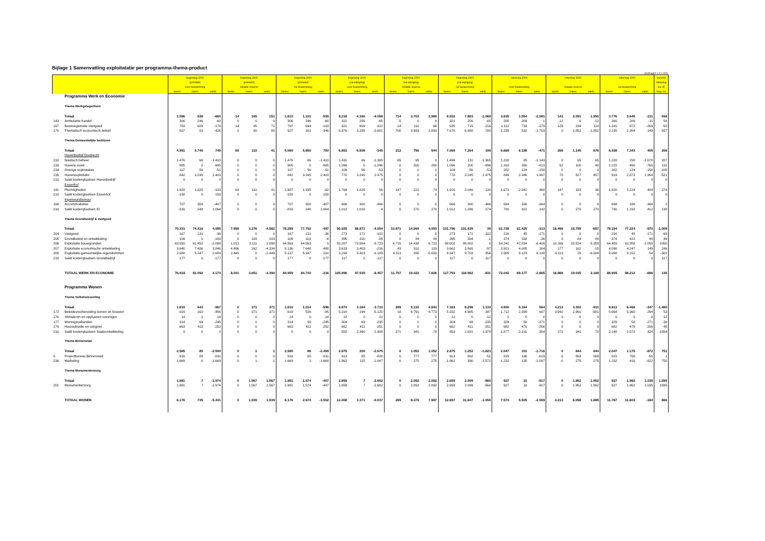Bijlage 1 Samenvatting exploitatatie per programma-thema-product
(bedragen x € 1.000)
| | | begroting 2005 | | | begroting 2005 | | | begroting 2005 | | | begroting 2005 | | | begroting 2005 | | | begroting 2005 | | | rekening 2005 | | | rekening 2005 | | | rekening 2005 | | | verschil |
| --- | --- | --- | --- | --- | --- | --- | --- | --- | --- | --- | --- | --- | --- | --- | --- | --- | --- | --- | --- | --- | --- | --- | --- | --- | --- | --- | --- | --- | --- |
| | | (primitief) | | | (primitief) | | | (primitief) | | | (na wijziging) | | | (na wijziging) | | | (na wijziging) | | | | | | | | | | | | rekening |
| | | voor bestemming | | | mutatie reserve | | | na bestemming | | | voor bestemming | | | mutatie reserve | | | na bestemming | | | voor bestemming | | | mutatie reserve | | | na bestemming | | | tov nb |
| | | lasten | baten | saldo | lasten | baten | saldo | lasten | baten | saldo | lasten | baten | saldo | lasten | baten | saldo | lasten | baten | saldo | lasten | baten | saldo | lasten | baten | saldo | lasten | baten | saldo | begr nw |
| | Programma Werk en Economie | | | | | | | | | | | | | | | | | | | | | | | | | | | | |
| | Thema Werkgelegenheid | | | | | | | | | | | | | | | | | | | | | | | | | | | | |
| | Totaal | 1.596 | 936 | -660 | 14 | 165 | 151 | 1.610 | 1.101 | -509 | 8.218 | 4.160 | -4.058 | 714 | 3.703 | 2.989 | 8.932 | 7.863 | -1.069 | 3.635 | 1.554 | -2.081 | 141 | 2.091 | 1.950 | 3.776 | 3.645 | -131 | 938 |
| 143 | Ambulante handel | 306 | 246 | -60 | 0 | 0 | 0 | 306 | 246 | -60 | 321 | 256 | -65 | 0 | 0 | 0 | 321 | 256 | -65 | 288 | 289 | 1 | 12 | 0 | -12 | 300 | 289 | -11 | 54 |
| 167 | Basisregistratie vastgoed | 783 | 609 | -174 | 14 | 85 | 71 | 797 | 694 | -103 | 921 | 609 | -312 | 14 | 110 | 96 | 935 | 719 | -216 | 1.112 | 733 | -379 | 129 | 239 | 110 | 1.241 | 972 | -269 | -53 |
| 170 | Thematisch economisch beleid | 507 | 81 | -426 | 0 | 80 | 80 | 507 | 161 | -346 | 6.976 | 3.295 | -3.681 | 700 | 3.593 | 2.893 | 7.676 | 6.888 | -788 | 2.235 | 532 | -1.703 | 0 | 1.852 | 1.852 | 2.235 | 2.384 | 149 | 937 |
| | Thema Gemeentelijke bedrijven | | | | | | | | | | | | | | | | | | | | | | | | | | | | |
| | Totaal | 4.991 | 5.740 | 749 | 69 | 110 | 41 | 5.060 | 5.850 | 790 | 6.853 | 6.508 | -345 | 212 | 756 | 544 | 7.065 | 7.264 | 199 | 6.669 | 6.198 | -471 | 269 | 1.145 | 876 | 6.938 | 7.343 | 405 | 206 |
| | Havenbedrijf Dordrecht | | | | | | | | | | | | | | | | | | | | | | | | | | | | |
| 232 | Nautisch beheer | 1.476 | 66 | -1.410 | 0 | 0 | 0 | 1.476 | 66 | -1.410 | 1.431 | 66 | -1.365 | 65 | 65 | 0 | 1.496 | 131 | -1.365 | 1.228 | 85 | -1.143 | 0 | 65 | 65 | 1.228 | 150 | -1.078 | 287 |
| 233 | Havens civiel | 905 | 0 | -905 | 0 | 0 | 0 | 905 | 0 | -905 | 1.096 | 0 | -1.096 | 0 | 200 | 200 | 1.096 | 200 | -896 | 1.163 | 350 | -813 | 52 | 100 | 48 | 1.215 | 450 | -765 | 131 |
| 234 | Overige exploitaties | 107 | 56 | -51 | 0 | 0 | 0 | 107 | 56 | -51 | 109 | 56 | -53 | 0 | 0 | 0 | 109 | 56 | -53 | 282 | 124 | -158 | 0 | 0 | 0 | 282 | 124 | -158 | -105 |
| 235 | Havenexploitatie | 842 | 3.245 | 2.403 | 0 | 0 | 0 | 842 | 3.245 | 2.403 | 770 | 3.245 | 2.475 | 0 | 0 | 0 | 770 | 3.245 | 2.475 | 849 | 2.346 | 1.497 | 70 | 527 | 457 | 919 | 2.873 | 1.954 | -521 |
| 210 | Saldi kostenplaatsen Havenbedrijf | 0 | 0 | 0 | 0 | 0 | 0 | 0 | 0 | 0 | 0 | 0 | 0 | 0 | 0 | 0 | 0 | 0 | 0 | 0 | 0 | 0 | 0 | 0 | 0 | 0 | 0 | 0 | 0 |
| | Essenhof | | | | | | | | | | | | | | | | | | | | | | | | | | | | |
| 141 | Plechtigheden | 1.928 | 1.825 | -103 | 69 | 110 | 41 | 1.997 | 1.935 | -62 | 1.769 | 1.825 | 56 | 147 | 221 | 74 | 1.916 | 2.046 | 130 | 1.673 | 2.041 | 368 | 147 | 183 | 36 | 1.820 | 2.224 | 404 | 274 |
| 210 | Saldi kostenplaatsen Essenhof | -158 | 0 | 158 | 0 | 0 | 0 | -158 | 0 | 158 | 0 | 0 | 0 | 0 | 0 | 0 | 0 | 0 | 0 | 0 | 0 | 0 | 0 | 0 | 0 | 0 | 0 | 0 | 0 |
| | Ingenieursbureau | | | | | | | | | | | | | | | | | | | | | | | | | | | | |
| 168 | Accommodaties | 707 | 300 | -407 | 0 | 0 | 0 | 707 | 300 | -407 | 666 | 300 | -366 | 0 | 0 | 0 | 666 | 300 | -366 | 694 | 330 | -364 | 0 | 0 | 0 | 694 | 330 | -364 | 2 |
| 210 | Saldi kostenplaatsen ID | -816 | 248 | 1.064 | 0 | 0 | 0 | -816 | 248 | 1.064 | 1.012 | 1.016 | 4 | 0 | 270 | 270 | 1.012 | 1.286 | 274 | 780 | 922 | 142 | 0 | 270 | 270 | 780 | 1.192 | 412 | 138 |
| | Thema Grondbedrijf & Vastgoed | | | | | | | | | | | | | | | | | | | | | | | | | | | | |
| | Totaal | 70.331 | 74.416 | 4.085 | 7.958 | 3.376 | -4.582 | 78.289 | 77.792 | -497 | 90.925 | 86.871 | -4.054 | 10.871 | 14.964 | 4.093 | 101.796 | 101.835 | 39 | 61.738 | 61.425 | -313 | 16.456 | 15.799 | -657 | 78.194 | 77.224 | -970 | -1.009 |
| 204 | Vastgoed | 167 | 131 | -36 | 0 | 0 | 0 | 167 | 131 | -36 | 273 | 171 | -102 | 0 | 0 | 0 | 273 | 171 | -102 | 216 | 45 | -171 | 0 | 0 | 0 | 216 | 45 | -171 | -69 |
| 205 | Grondbeleid en ontwikkeling | 109 | 0 | -109 | 0 | 103 | 103 | 109 | 103 | -6 | 395 | 310 | -85 | 0 | 84 | 84 | 395 | 394 | -1 | 374 | 338 | -36 | 0 | 84 | 84 | 374 | 422 | 48 | 49 |
| 206 | Exploitatie bouwgronden | 63.550 | 61.452 | -2.098 | 1.013 | 3.111 | 2.098 | 64.563 | 64.563 | 0 | 83.287 | 73.564 | -9.723 | 4.715 | 14.438 | 9.723 | 88.002 | 88.002 | 0 | 54.242 | 47.834 | -6.408 | 10.166 | 15.524 | 5.358 | 64.408 | 63.358 | -1.050 | -1050 |
| 207 | Exploitatie economische ontwikkeling | 3.640 | 7.486 | 3.846 | 4.496 | 162 | -4.334 | 8.136 | 7.648 | -488 | 3.619 | 3.403 | -216 | 43 | 162 | 119 | 3.662 | 3.565 | -97 | 3.921 | 4.085 | 164 | 177 | 162 | -15 | 4.098 | 4.247 | 149 | 246 |
| 208 | Exploitatie gemeentelijke eigendommen | 2.688 | 5.347 | 2.659 | 2.449 | 0 | -2.449 | 5.137 | 5.347 | 210 | 3.234 | 9.423 | 6.189 | 6.113 | 280 | -5.833 | 9.347 | 9.703 | 356 | 2.985 | 9.123 | 6.138 | 6.113 | 29 | -6.084 | 9.098 | 9.152 | 54 | -302 |
| 210 | Saldi kostenplaatsen Grondbedrijf | 177 | 0 | -177 | 0 | 0 | 0 | 177 | 0 | -177 | 117 | 0 | -117 | 0 | 0 | 0 | 117 | 0 | -117 | 0 | 0 | 0 | 0 | 0 | 0 | 0 | 0 | 0 | 117 |
| | TOTAAL WERK EN ECONOMIE | 76.918 | 81.092 | 4.174 | 8.041 | 3.651 | -4.390 | 84.959 | 84.743 | -216 | 105.996 | 97.539 | -8.457 | 11.797 | 19.423 | 7.626 | 117.793 | 116.962 | -831 | 72.042 | 69.177 | -2.865 | 16.866 | 19.035 | 2.169 | 88.908 | 88.212 | -696 | 135 |
| | Programma Wonen | | | | | | | | | | | | | | | | | | | | | | | | | | | | |
| | Thema Volkshuisvesting | | | | | | | | | | | | | | | | | | | | | | | | | | | | |
| | Totaal | 1.610 | 643 | -967 | 0 | 371 | 371 | 1.610 | 1.014 | -596 | 6.874 | 3.164 | -3.710 | 289 | 5.132 | 4.843 | 7.163 | 8.296 | 1.133 | 4.600 | 5.164 | 564 | 4.213 | 3.302 | -911 | 8.813 | 8.466 | -347 | -1.480 |
| 172 | Beleidsvoorbereiding wonen en bouwen | 619 | 163 | -456 | 0 | 371 | 371 | 619 | 534 | -85 | 5.314 | 194 | -5.120 | 18 | 4.791 | 4.773 | 5.332 | 4.985 | -347 | 1.712 | 2.399 | 687 | 3.942 | 2.961 | -981 | 5.654 | 5.360 | -294 | 53 |
| 176 | Stimuleren en opplussen woningen | 14 | 0 | -14 | 0 | 0 | 0 | 14 | 0 | -14 | 12 | 0 | -12 | 0 | 0 | 0 | 12 | 0 | -12 | 0 | 0 | 0 | 0 | 0 | 0 | 0 | 0 | 0 | 12 |
| 177 | Woningzoekenden | 314 | 69 | -245 | 0 | 0 | 0 | 314 | 69 | -245 | 304 | 69 | -235 | 0 | 0 | 0 | 304 | 69 | -235 | 329 | 58 | -271 | 0 | 0 | 0 | 329 | 58 | -271 | -36 |
| 178 | Huursubsidie en vangnet | 663 | 411 | -252 | 0 | 0 | 0 | 663 | 411 | -252 | 662 | 411 | -251 | 0 | 0 | 0 | 662 | 411 | -251 | 682 | 476 | -206 | 0 | 0 | 0 | 682 | 476 | -206 | 45 |
| 210 | Saldi kostenplaatsen Stadsontwikkeling | 0 | 0 | 0 | 0 | 0 | 0 | 0 | 0 | 0 | 582 | 2.490 | 1.908 | 271 | 341 | 70 | 853 | 2.831 | 1.978 | 1.877 | 2.231 | 354 | 271 | 341 | 70 | 2.148 | 2.572 | 424 | -1554 |
| | Thema Binnenstad | | | | | | | | | | | | | | | | | | | | | | | | | | | | |
| | Totaal | 2.585 | 85 | -2.500 | 0 | 1 | 1 | 2.585 | 86 | -2.499 | 2.875 | 200 | -2.675 | 0 | 1.052 | 1.052 | 2.875 | 1.252 | -1.623 | 2.047 | 331 | -1.716 | 0 | 844 | 844 | 2.047 | 1.175 | -872 | 751 |
| 5 | Projectbureau Binnenstad | 916 | 85 | -831 | 0 | 0 | 0 | 916 | 85 | -831 | 913 | 85 | -828 | 0 | 777 | 777 | 913 | 862 | -51 | 815 | 196 | -619 | 0 | 569 | 569 | 815 | 765 | -50 | 1 |
| 236 | Marketing | 1.669 | 0 | -1.669 | 0 | 1 | 1 | 1.669 | 1 | -1.668 | 1.962 | 115 | -1.847 | 0 | 275 | 275 | 1.962 | 390 | -1.572 | 1.232 | 135 | -1.097 | 0 | 275 | 275 | 1.232 | 410 | -822 | 750 |
| | Thema Monumentenzorg | | | | | | | | | | | | | | | | | | | | | | | | | | | | |
| | Totaal | 1.981 | 7 | -1.974 | 0 | 1.567 | 1.567 | 1.981 | 1.574 | -407 | 2.659 | 7 | -2.652 | 0 | 2.092 | 2.092 | 2.659 | 2.099 | -560 | 927 | 10 | -917 | 0 | 1.952 | 1.952 | 927 | 1.962 | 1.035 | 1.595 |
| 201 | Monumentenzorg | 1.981 | 7 | -1.974 | 0 | 1.567 | 1.567 | 1.981 | 1.574 | -407 | 2.659 | 7 | -2.652 | 0 | 2.092 | 2.092 | 2.659 | 2.099 | -560 | 927 | 10 | -917 | 0 | 1.952 | 1.952 | 927 | 1.962 | 1.035 | 1595 |
| | TOTAAL WONEN | 6.176 | 735 | -5.441 | 0 | 1.939 | 1.939 | 6.176 | 2.674 | -3.502 | 12.408 | 3.371 | -9.037 | 289 | 8.276 | 7.987 | 12.697 | 11.647 | -1.050 | 7.574 | 5.505 | -2.069 | 4.213 | 6.098 | 1.885 | 11.787 | 11.603 | -184 | 866 |